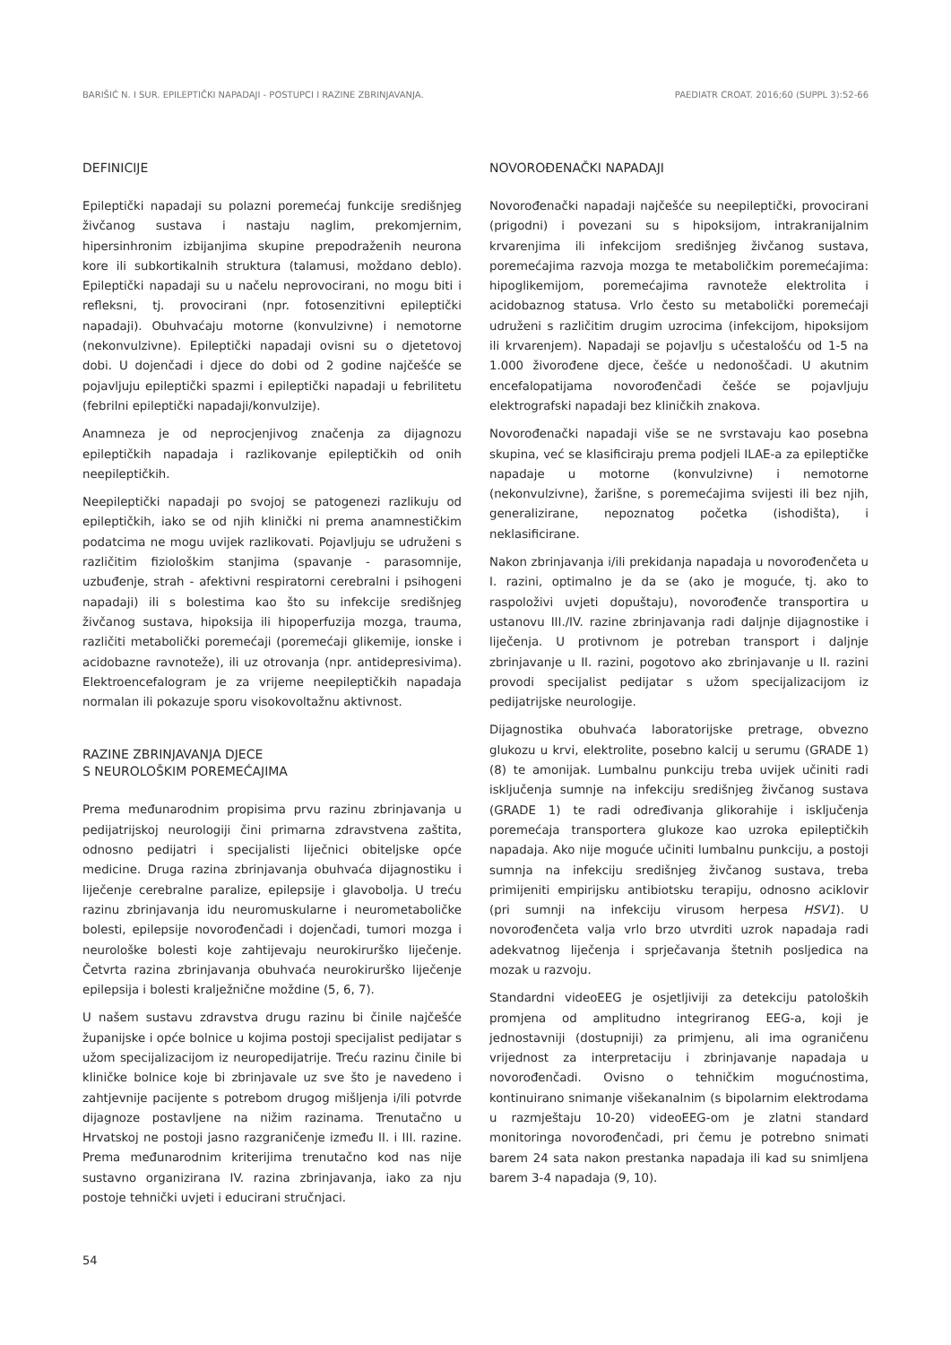BARIŠIĆ N. I SUR. EPILEPTIČKI NAPADAJI - POSTUPCI I RAZINE ZBRINJAVANJA. PAEDIATR CROAT. 2016;60 (SUPPL 3):52-66
DEFINICIJE
Epileptički napadaji su polazni poremećaj funkcije središnjeg živčanog sustava i nastaju naglim, prekomjernim, hipersinhronim izbijanjima skupine prepodraženih neurona kore ili subkortikalnih struktura (talamusi, moždano deblo). Epileptički napadaji su u načelu neprovocirani, no mogu biti i refleksni, tj. provocirani (npr. fotosenzitivni epileptički napadaji). Obuhvaćaju motorne (konvulzivne) i nemotorne (nekonvulzivne). Epileptički napadaji ovisni su o djetetovoj dobi. U dojenčadi i djece do dobi od 2 godine najčešće se pojavljuju epileptički spazmi i epileptički napadaji u febrilitetu (febrilni epileptički napadaji/konvulzije).
Anamneza je od neprocjenjivog značenja za dijagnozu epileptičkih napadaja i razlikovanje epileptičkih od onih neepileptičkih.
Neepileptički napadaji po svojoj se patogenezi razlikuju od epileptičkih, iako se od njih klinički ni prema anamnestičkim podatcima ne mogu uvijek razlikovati. Pojavljuju se udruženi s različitim fiziološkim stanjima (spavanje - parasomnije, uzbuđenje, strah - afektivni respiratorni cerebralni i psihogeni napadaji) ili s bolestima kao što su infekcije središnjeg živčanog sustava, hipoksija ili hipoperfuzija mozga, trauma, različiti metabolički poremećaji (poremećaji glikemije, ionske i acidobazne ravnoteže), ili uz otrovanja (npr. antidepresivima). Elektroencefalogram je za vrijeme neepileptičkih napadaja normalan ili pokazuje sporu visokovoltažnu aktivnost.
RAZINE ZBRINJAVANJA DJECE
S NEUROLOŠKIM POREMEĆAJIMA
Prema međunarodnim propisima prvu razinu zbrinjavanja u pedijatrijskoj neurologiji čini primarna zdravstvena zaštita, odnosno pedijatri i specijalisti liječnici obiteljske opće medicine. Druga razina zbrinjavanja obuhvaća dijagnostiku i liječenje cerebralne paralize, epilepsije i glavobolja. U treću razinu zbrinjavanja idu neuromuskularne i neurometaboličke bolesti, epilepsije novorođenčadi i dojenčadi, tumori mozga i neurološke bolesti koje zahtijevaju neurokirurško liječenje. Četvrta razina zbrinjavanja obuhvaća neurokirurško liječenje epilepsija i bolesti kralježnične moždine (5, 6, 7).
U našem sustavu zdravstva drugu razinu bi činile najčešće županijske i opće bolnice u kojima postoji specijalist pedijatar s užom specijalizacijom iz neuropedijatrije. Treću razinu činile bi kliničke bolnice koje bi zbrinjavale uz sve što je navedeno i zahtjevnije pacijente s potrebom drugog mišljenja i/ili potvrde dijagnoze postavljene na nižim razinama. Trenutačno u Hrvatskoj ne postoji jasno razgraničenje između II. i III. razine. Prema međunarodnim kriterijima trenutačno kod nas nije sustavno organizirana IV. razina zbrinjavanja, iako za nju postoje tehnički uvjeti i educirani stručnjaci.
NOVOROĐENAČKI NAPADAJI
Novorođenački napadaji najčešće su neepileptički, provocirani (prigodni) i povezani su s hipoksijom, intrakranijalnim krvarenjima ili infekcijom središnjeg živčanog sustava, poremećajima razvoja mozga te metaboličkim poremećajima: hipoglikemijom, poremećajima ravnoteže elektrolita i acidobaznog statusa. Vrlo često su metabolički poremećaji udruženi s različitim drugim uzrocima (infekcijom, hipoksijom ili krvarenjem). Napadaji se pojavlju s učestalošću od 1-5 na 1.000 živorođene djece, češće u nedonoščadi. U akutnim encefalopatijama novorođenčadi češće se pojavljuju elektrografski napadaji bez kliničkih znakova.
Novorođenački napadaji više se ne svrstavaju kao posebna skupina, već se klasificiraju prema podjeli ILAE-a za epileptičke napadaje u motorne (konvulzivne) i nemotorne (nekonvulzivne), žarišne, s poremećajima svijesti ili bez njih, generalizirane, nepoznatog početka (ishodišta), i neklasificirane.
Nakon zbrinjavanja i/ili prekidanja napadaja u novorođenčeta u I. razini, optimalno je da se (ako je moguće, tj. ako to raspoloživi uvjeti dopuštaju), novorođenče transportira u ustanovu III./IV. razine zbrinjavanja radi daljnje dijagnostike i liječenja. U protivnom je potreban transport i daljnje zbrinjavanje u II. razini, pogotovo ako zbrinjavanje u II. razini provodi specijalist pedijatar s užom specijalizacijom iz pedijatrijske neurologije.
Dijagnostika obuhvaća laboratorijske pretrage, obvezno glukozu u krvi, elektrolite, posebno kalcij u serumu (GRADE 1) (8) te amonijak. Lumbalnu punkciju treba uvijek učiniti radi isključenja sumnje na infekciju središnjeg živčanog sustava (GRADE 1) te radi određivanja glikorahije i isključenja poremećaja transportera glukoze kao uzroka epileptičkih napadaja. Ako nije moguće učiniti lumbalnu punkciju, a postoji sumnja na infekciju središnjeg živčanog sustava, treba primijeniti empirijsku antibiotsku terapiju, odnosno aciklovir (pri sumnji na infekciju virusom herpesa HSV1). U novorođenčeta valja vrlo brzo utvrditi uzrok napadaja radi adekvatnog liječenja i sprječavanja štetnih posljedica na mozak u razvoju.
Standardni videoEEG je osjetljiviji za detekciju patoloških promjena od amplitudno integriranog EEG-a, koji je jednostavniji (dostupniji) za primjenu, ali ima ograničenu vrijednost za interpretaciju i zbrinjavanje napadaja u novorođenčadi. Ovisno o tehničkim mogućnostima, kontinuirano snimanje višekanalnim (s bipolarnim elektrodama u razmještaju 10-20) videoEEG-om je zlatni standard monitoringa novorođenčadi, pri čemu je potrebno snimati barem 24 sata nakon prestanka napadaja ili kad su snimljena barem 3-4 napadaja (9, 10).
54